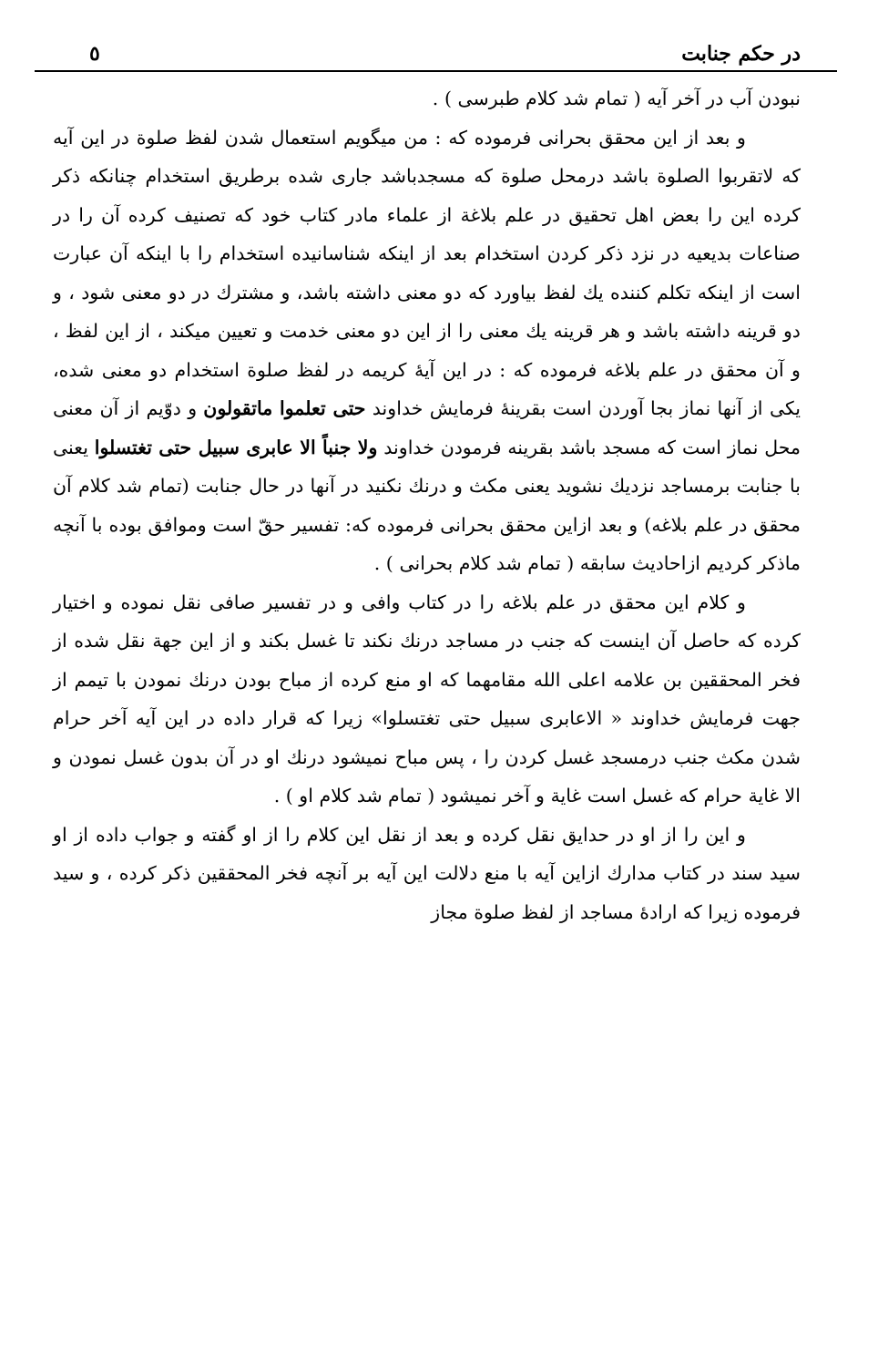در حکم جنابت ٥
نبودن آب در آخر آیه ( تمام شد کلام طبرسی ) .
و بعد از این محقق بحرانی فرموده که : من میگویم استعمال شدن لفظ صلوة در این آیه که لاتقربوا الصلوة باشد درمحل صلوة که مسجدباشد جاری شده برطریق استخدام چنانکه ذکر کرده این را بعض اهل تحقیق در علم بلاغة از علماء مادر کتاب خود که تصنیف کرده آن را در صناعات بدیعیه در نزد ذکر کردن استخدام بعد از اینکه شناسانیده استخدام را با اینکه آن عبارت است از اینکه تکلم کننده یك لفظ بیاورد که دو معنی داشته باشد، و مشترك در دو معنی شود ، و دو قرینه داشته باشد و هر قرینه یك معنی را از این دو معنی خدمت و تعیین میکند ، از این لفظ ، و آن محقق در علم بلاغه فرموده که : در این آیهٔ کریمه در لفظ صلوة استخدام دو معنی شده، یکی از آنها نماز بجا آوردن است بقرینهٔ فرمایش خداوند حتی تعلموا ماتقولون و دوّیم از آن معنی محل نماز است که مسجد باشد بقرینه فرمودن خداوند ولا جنباً الا عابری سبیل حتی تغتسلوا یعنی با جنابت برمساجد نزدیك نشوید یعنی مکث و درنك نکنید در آنها در حال جنابت (تمام شد کلام آن محقق در علم بلاغه) و بعد ازاین محقق بحرانی فرموده که: تفسیر حقّ است وموافق بوده با آنچه ماذکر کردیم ازاحادیث سابقه ( تمام شد کلام بحرانی ) .
و کلام این محقق در علم بلاغه را در کتاب وافی و در تفسیر صافی نقل نموده و اختیار کرده که حاصل آن اینست که جنب در مساجد درنك نکند تا غسل بکند و از این جهة نقل شده از فخر المحققین بن علامه اعلی الله مقامهما که او منع کرده از مباح بودن درنك نمودن با تیمم از جهت فرمایش خداوند « الاعابری سبیل حتی تغتسلوا» زیرا که قرار داده در این آیه آخر حرام شدن مکث جنب درمسجد غسل کردن را ، پس مباح نمیشود درنك او در آن بدون غسل نمودن و الا غایة حرام که غسل است غایة و آخر نمیشود ( تمام شد کلام او ) .
و این را از او در حدایق نقل کرده و بعد از نقل این کلام را از او گفته و جواب داده از او سید سند در کتاب مدارك ازاین آیه با منع دلالت این آیه بر آنچه فخر المحققین ذکر کرده ، و سید فرموده زیرا که ارادهٔ مساجد از لفظ صلوة مجاز